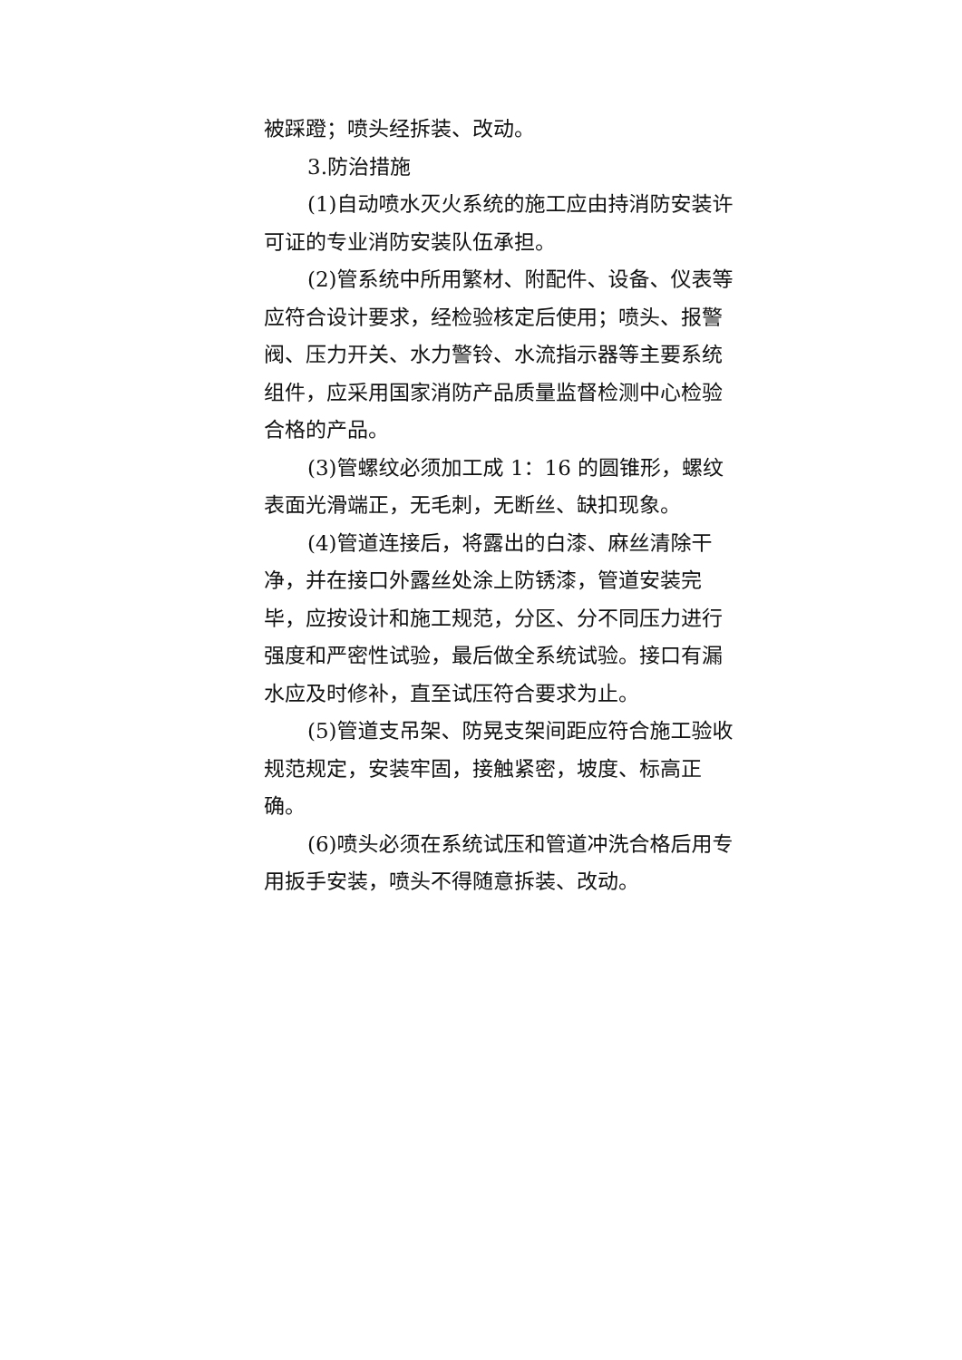被踩蹬；喷头经拆装、改动。
3.防治措施
(1)自动喷水灭火系统的施工应由持消防安装许可证的专业消防安装队伍承担。
(2)管系统中所用繁材、附配件、设备、仪表等应符合设计要求，经检验核定后使用；喷头、报警阀、压力开关、水力警铃、水流指示器等主要系统组件，应采用国家消防产品质量监督检测中心检验合格的产品。
(3)管螺纹必须加工成 1：16 的圆锥形，螺纹表面光滑端正，无毛刺，无断丝、缺扣现象。
(4)管道连接后，将露出的白漆、麻丝清除干净，并在接口外露丝处涂上防锈漆，管道安装完毕，应按设计和施工规范，分区、分不同压力进行强度和严密性试验，最后做全系统试验。接口有漏水应及时修补，直至试压符合要求为止。
(5)管道支吊架、防晃支架间距应符合施工验收规范规定，安装牢固，接触紧密，坡度、标高正确。
(6)喷头必须在系统试压和管道冲洗合格后用专用扳手安装，喷头不得随意拆装、改动。